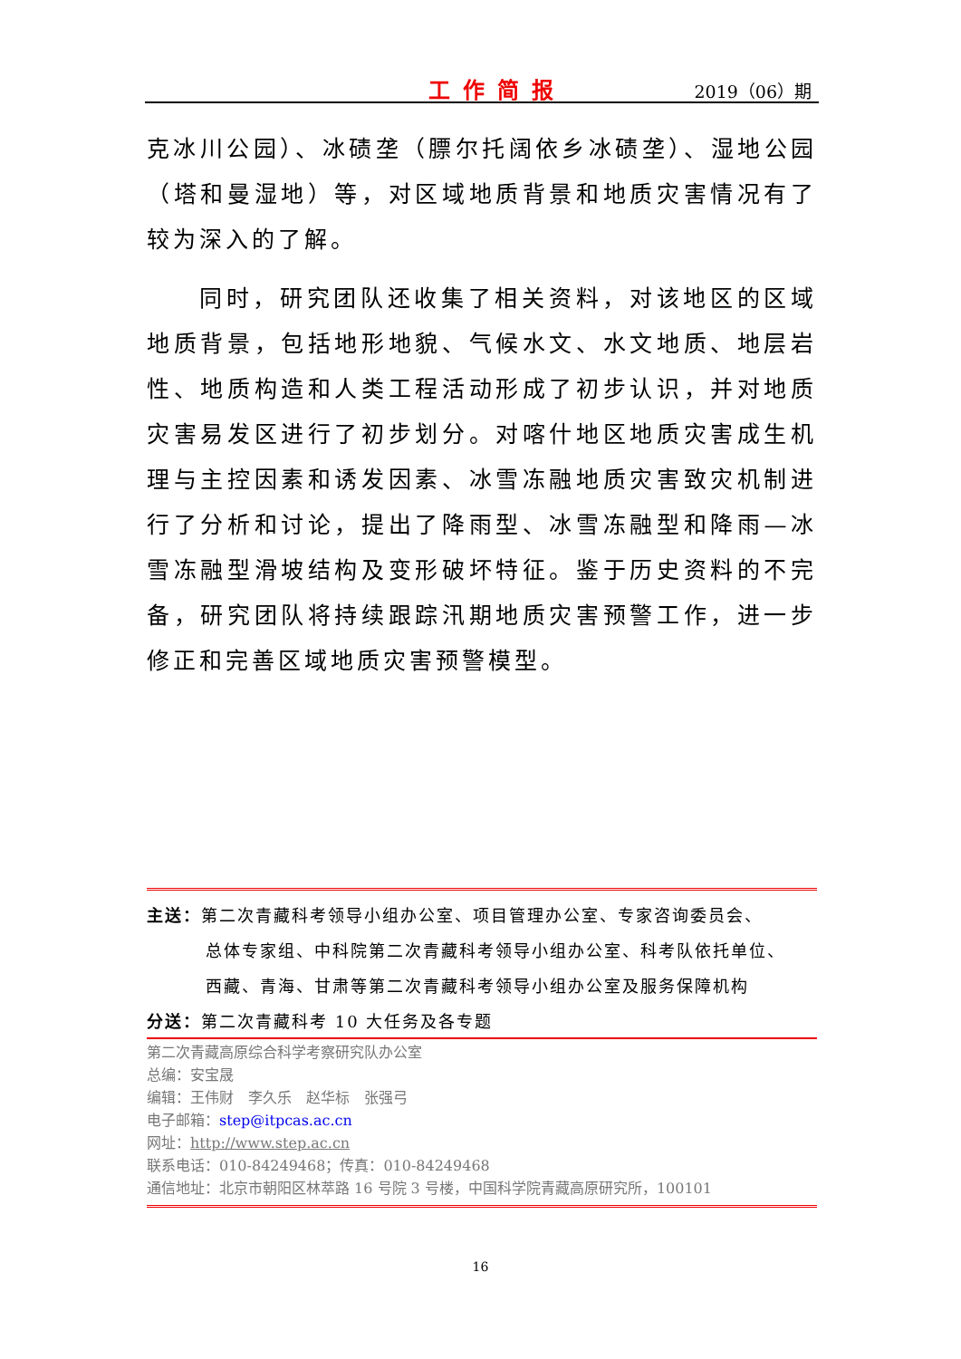工作简报 2019（06）期
克冰川公园）、冰碛垄（膘尔托阔依乡冰碛垄）、湿地公园（塔和曼湿地）等，对区域地质背景和地质灾害情况有了较为深入的了解。
同时，研究团队还收集了相关资料，对该地区的区域地质背景，包括地形地貌、气候水文、水文地质、地层岩性、地质构造和人类工程活动形成了初步认识，并对地质灾害易发区进行了初步划分。对喀什地区地质灾害成生机理与主控因素和诱发因素、冰雪冻融地质灾害致灾机制进行了分析和讨论，提出了降雨型、冰雪冻融型和降雨—冰雪冻融型滑坡结构及变形破坏特征。鉴于历史资料的不完备，研究团队将持续跟踪汛期地质灾害预警工作，进一步修正和完善区域地质灾害预警模型。
主送：第二次青藏科考领导小组办公室、项目管理办公室、专家咨询委员会、
总体专家组、中科院第二次青藏科考领导小组办公室、科考队依托单位、
西藏、青海、甘肃等第二次青藏科考领导小组办公室及服务保障机构
分送：第二次青藏科考 10 大任务及各专题
第二次青藏高原综合科学考察研究队办公室
总编：安宝晟
编辑：王伟财　李久乐　赵华标　张强弓
电子邮箱：step@itpcas.ac.cn
网址：http://www.step.ac.cn
联系电话：010-84249468；传真：010-84249468
通信地址：北京市朝阳区林萃路 16 号院 3 号楼，中国科学院青藏高原研究所，100101
16